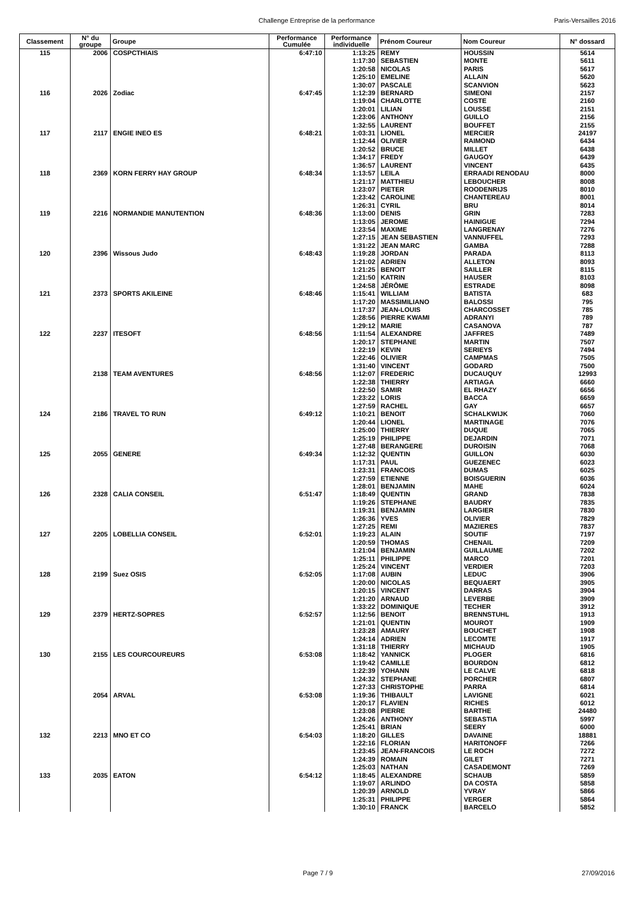Challenge Entreprise de la performance Paris-Versailles 2016
| Classement | N° du groupe | Groupe | Performance Cumulée | Performance individuelle | Prénom Coureur | Nom Coureur | N° dossard |
| --- | --- | --- | --- | --- | --- | --- | --- |
| 115 | 2006 | COSPCTHIAIS | 6:47:10 | 1:13:25 | REMY | HOUSSIN | 5614 |
| | | | | 1:17:30 | SEBASTIEN | MONTE | 5611 |
| | | | | 1:20:58 | NICOLAS | PARIS | 5617 |
| | | | | 1:25:10 | EMELINE | ALLAIN | 5620 |
| | | | | 1:30:07 | PASCALE | SCANVION | 5623 |
| 116 | 2026 | Zodiac | 6:47:45 | 1:12:39 | BERNARD | SIMEONI | 2157 |
| | | | | 1:19:04 | CHARLOTTE | COSTE | 2160 |
| | | | | 1:20:01 | LILIAN | LOUSSE | 2151 |
| | | | | 1:23:06 | ANTHONY | GUILLO | 2156 |
| | | | | 1:32:55 | LAURENT | BOUFFET | 2155 |
| 117 | 2117 | ENGIE INEO ES | 6:48:21 | 1:03:31 | LIONEL | MERCIER | 24197 |
| | | | | 1:12:44 | OLIVIER | RAIMOND | 6434 |
| | | | | 1:20:52 | BRUCE | MILLET | 6438 |
| | | | | 1:34:17 | FREDY | GAUGOY | 6439 |
| | | | | 1:36:57 | LAURENT | VINCENT | 6435 |
| 118 | 2369 | KORN FERRY HAY GROUP | 6:48:34 | 1:13:57 | LEILA | ERRAADI RENODAU | 8000 |
| | | | | 1:21:17 | MATTHIEU | LEBOUCHER | 8008 |
| | | | | 1:23:07 | PIETER | ROODENRIJS | 8010 |
| | | | | 1:23:42 | CAROLINE | CHANTEREAU | 8001 |
| | | | | 1:26:31 | CYRIL | BRU | 8014 |
| 119 | 2216 | NORMANDIE MANUTENTION | 6:48:36 | 1:13:00 | DENIS | GRIN | 7283 |
| | | | | 1:13:05 | JEROME | HAINIGUE | 7294 |
| | | | | 1:23:54 | MAXIME | LANGRENAY | 7276 |
| | | | | 1:27:15 | JEAN SEBASTIEN | VANNUFFEL | 7293 |
| | | | | 1:31:22 | JEAN MARC | GAMBA | 7288 |
| 120 | 2396 | Wissous Judo | 6:48:43 | 1:19:28 | JORDAN | PARADA | 8113 |
| | | | | 1:21:02 | ADRIEN | ALLETON | 8093 |
| | | | | 1:21:25 | BENOIT | SAILLER | 8115 |
| | | | | 1:21:50 | KATRIN | HAUSER | 8103 |
| | | | | 1:24:58 | JÉRÔME | ESTRADE | 8098 |
| 121 | 2373 | SPORTS AKILEINE | 6:48:46 | 1:15:41 | WILLIAM | BATISTA | 683 |
| | | | | 1:17:20 | MASSIMILIANO | BALOSSI | 795 |
| | | | | 1:17:37 | JEAN-LOUIS | CHARCOSSET | 785 |
| | | | | 1:28:56 | PIERRE KWAMI | ADRANYI | 789 |
| | | | | 1:29:12 | MARIE | CASANOVA | 787 |
| 122 | 2237 | ITESOFT | 6:48:56 | 1:11:54 | ALEXANDRE | JAFFRES | 7489 |
| | | | | 1:20:17 | STEPHANE | MARTIN | 7507 |
| | | | | 1:22:19 | KEVIN | SERIEYS | 7494 |
| | | | | 1:22:46 | OLIVIER | CAMPMAS | 7505 |
| | | | | 1:31:40 | VINCENT | GODARD | 7500 |
| | 2138 | TEAM AVENTURES | 6:48:56 | 1:12:07 | FREDERIC | DUCAUQUY | 12993 |
| | | | | 1:22:38 | THIERRY | ARTIAGA | 6660 |
| | | | | 1:22:50 | SAMIR | EL RHAZY | 6656 |
| | | | | 1:23:22 | LORIS | BACCA | 6659 |
| | | | | 1:27:59 | RACHEL | GAY | 6657 |
| 124 | 2186 | TRAVEL TO RUN | 6:49:12 | 1:10:21 | BENOIT | SCHALKWIJK | 7060 |
| | | | | 1:20:44 | LIONEL | MARTINAGE | 7076 |
| | | | | 1:25:00 | THIERRY | DUQUE | 7065 |
| | | | | 1:25:19 | PHILIPPE | DEJARDIN | 7071 |
| | | | | 1:27:48 | BERANGERE | DUROISIN | 7068 |
| 125 | 2055 | GENERE | 6:49:34 | 1:12:32 | QUENTIN | GUILLON | 6030 |
| | | | | 1:17:31 | PAUL | GUEZENEC | 6023 |
| | | | | 1:23:31 | FRANCOIS | DUMAS | 6025 |
| | | | | 1:27:59 | ETIENNE | BOISGUERIN | 6036 |
| | | | | 1:28:01 | BENJAMIN | MAHE | 6024 |
| 126 | 2328 | CALIA CONSEIL | 6:51:47 | 1:18:49 | QUENTIN | GRAND | 7838 |
| | | | | 1:19:26 | STEPHANE | BAUDRY | 7835 |
| | | | | 1:19:31 | BENJAMIN | LARGIER | 7830 |
| | | | | 1:26:36 | YVES | OLIVIER | 7829 |
| | | | | 1:27:25 | REMI | MAZIERES | 7837 |
| 127 | 2205 | LOBELLIA CONSEIL | 6:52:01 | 1:19:23 | ALAIN | SOUTIF | 7197 |
| | | | | 1:20:59 | THOMAS | CHENAIL | 7209 |
| | | | | 1:21:04 | BENJAMIN | GUILLAUME | 7202 |
| | | | | 1:25:11 | PHILIPPE | MARCO | 7201 |
| | | | | 1:25:24 | VINCENT | VERDIER | 7203 |
| 128 | 2199 | Suez OSIS | 6:52:05 | 1:17:08 | AUBIN | LEDUC | 3906 |
| | | | | 1:20:00 | NICOLAS | BEQUAERT | 3905 |
| | | | | 1:20:15 | VINCENT | DARRAS | 3904 |
| | | | | 1:21:20 | ARNAUD | LEVERBE | 3909 |
| | | | | 1:33:22 | DOMINIQUE | TECHER | 3912 |
| 129 | 2379 | HERTZ-SOPRES | 6:52:57 | 1:12:56 | BENOIT | BRENNSTUHL | 1913 |
| | | | | 1:21:01 | QUENTIN | MOUROT | 1909 |
| | | | | 1:23:28 | AMAURY | BOUCHET | 1908 |
| | | | | 1:24:14 | ADRIEN | LECOMTE | 1917 |
| | | | | 1:31:18 | THIERRY | MICHAUD | 1905 |
| 130 | 2155 | LES COURCOUREURS | 6:53:08 | 1:18:42 | YANNICK | PLOGER | 6816 |
| | | | | 1:19:42 | CAMILLE | BOURDON | 6812 |
| | | | | 1:22:39 | YOHANN | LE CALVE | 6818 |
| | | | | 1:24:32 | STEPHANE | PORCHER | 6807 |
| | | | | 1:27:33 | CHRISTOPHE | PARRA | 6814 |
| | 2054 | ARVAL | 6:53:08 | 1:19:36 | THIBAULT | LAVIGNE | 6021 |
| | | | | 1:20:17 | FLAVIEN | RICHES | 6012 |
| | | | | 1:23:08 | PIERRE | BARTHE | 24480 |
| | | | | 1:24:26 | ANTHONY | SEBASTIA | 5997 |
| | | | | 1:25:41 | BRIAN | SEERY | 6000 |
| 132 | 2213 | MNO ET CO | 6:54:03 | 1:18:20 | GILLES | DAVAINE | 18881 |
| | | | | 1:22:16 | FLORIAN | HARITONOFF | 7266 |
| | | | | 1:23:45 | JEAN-FRANCOIS | LE ROCH | 7272 |
| | | | | 1:24:39 | ROMAIN | GILET | 7271 |
| | | | | 1:25:03 | NATHAN | CASADEMONT | 7269 |
| 133 | 2035 | EATON | 6:54:12 | 1:18:45 | ALEXANDRE | SCHAUB | 5859 |
| | | | | 1:19:07 | ARLINDO | DA COSTA | 5858 |
| | | | | 1:20:39 | ARNOLD | YVRAY | 5866 |
| | | | | 1:25:31 | PHILIPPE | VERGER | 5864 |
| | | | | 1:30:10 | FRANCK | BARCELO | 5852 |
Page 7 / 9 27/09/2016